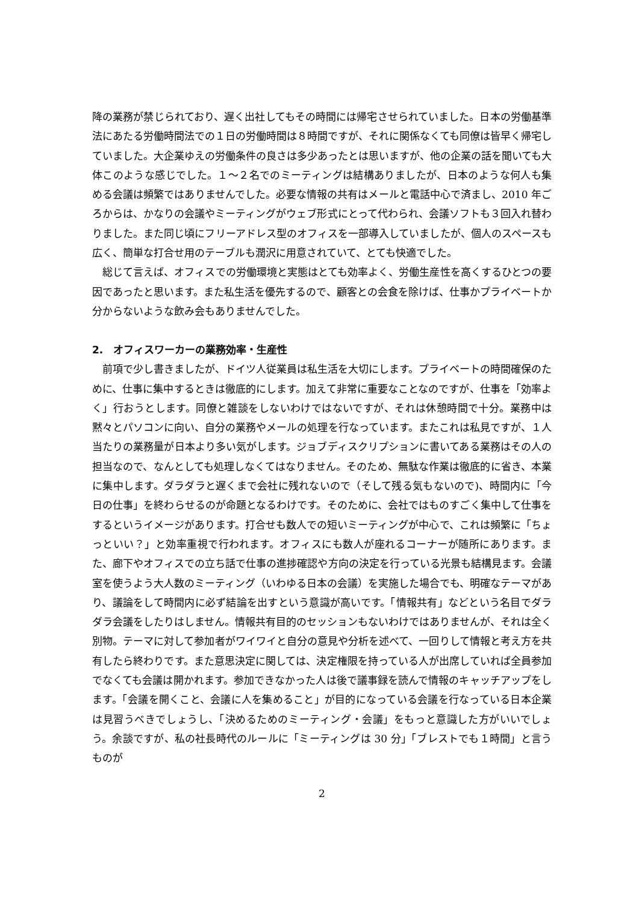降の業務が禁じられており、遅く出社してもその時間には帰宅させられていました。日本の労働基準法にあたる労働時間法での１日の労働時間は８時間ですが、それに関係なくても同僚は皆早く帰宅していました。大企業ゆえの労働条件の良さは多少あったとは思いますが、他の企業の話を聞いても大体このような感じでした。１〜２名でのミーティングは結構ありましたが、日本のような何人も集める会議は頻繁ではありませんでした。必要な情報の共有はメールと電話中心で済まし、2010 年ごろからは、かなりの会議やミーティングがウェブ形式にとって代わられ、会議ソフトも３回入れ替わりました。また同じ頃にフリーアドレス型のオフィスを一部導入していましたが、個人のスペースも広く、簡単な打合せ用のテーブルも潤沢に用意されていて、とても快適でした。
　総じて言えば、オフィスでの労働環境と実態はとても効率よく、労働生産性を高くするひとつの要因であったと思います。また私生活を優先するので、顧客との会食を除けば、仕事かプライベートか分からないような飲み会もありませんでした。
2.　オフィスワーカーの業務効率・生産性
　前項で少し書きましたが、ドイツ人従業員は私生活を大切にします。プライベートの時間確保のために、仕事に集中するときは徹底的にします。加えて非常に重要なことなのですが、仕事を「効率よく」行おうとします。同僚と雑談をしないわけではないですが、それは休憩時間で十分。業務中は黙々とパソコンに向い、自分の業務やメールの処理を行なっています。またこれは私見ですが、１人当たりの業務量が日本より多い気がします。ジョブディスクリプションに書いてある業務はその人の担当なので、なんとしても処理しなくてはなりません。そのため、無駄な作業は徹底的に省き、本業に集中します。ダラダラと遅くまで会社に残れないので（そして残る気もないので)、時間内に「今日の仕事」を終わらせるのが命題となるわけです。そのために、会社ではものすごく集中して仕事をするというイメージがあります。打合せも数人での短いミーティングが中心で、これは頻繁に「ちょっといい？」と効率重視で行われます。オフィスにも数人が座れるコーナーが随所にあります。また、廊下やオフィスでの立ち話で仕事の進捗確認や方向の決定を行っている光景も結構見ます。会議室を使うよう大人数のミーティング（いわゆる日本の会議）を実施した場合でも、明確なテーマがあり、議論をして時間内に必ず結論を出すという意識が高いです。「情報共有」などという名目でダラダラ会議をしたりはしません。情報共有目的のセッションもないわけではありませんが、それは全く別物。テーマに対して参加者がワイワイと自分の意見や分析を述べて、一回りして情報と考え方を共有したら終わりです。また意思決定に関しては、決定権限を持っている人が出席していれば全員参加でなくても会議は開かれます。参加できなかった人は後で議事録を読んで情報のキャッチアップをします。「会議を開くこと、会議に人を集めること」が目的になっている会議を行なっている日本企業は見習うべきでしょうし、「決めるためのミーティング・会議」をもっと意識した方がいいでしょう。余談ですが、私の社長時代のルールに「ミーティングは 30 分」「ブレストでも１時間」と言うものが
2